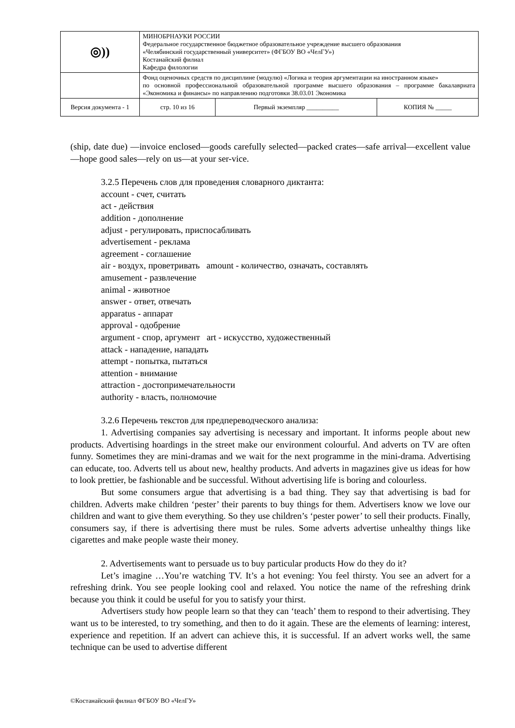| ◎)) | МИНОБРНАУКИ РОССИИ Федеральное государственное бюджетное образовательное учреждение высшего образования «Челябинский государственный университет» (ФГБОУ ВО «ЧелГУ») Костанайский филиал Кафедра филологии | | | |
| | Фонд оценочных средств по дисциплине (модулю) «Логика и теория аргументации на иностранном языке» по основной профессиональной образовательной программе высшего образования – программе бакалавриата «Экономика и финансы» по направлению подготовки 38.03.01 Экономика | | | |
| Версия документа - 1 | | стр. 10 из 16 | Первый экземпляр __________ | КОПИЯ № _____ |
(ship, date due) —invoice enclosed—goods carefully selected—packed crates—safe arrival—excellent value—hope good sales—rely on us—at your ser-vice.
3.2.5 Перечень слов для проведения словарного диктанта:
account - счет, считать
act - действия
addition - дополнение
adjust - регулировать, приспосабливать
advertisement - реклама
agreement - соглашение
air - воздух, проветривать amount - количество, означать, составлять
amusement - развлечение
animal - животное
answer - ответ, отвечать
apparatus - аппарат
approval - одобрение
argument - спор, аргумент art - искусство, художественный
attack - нападение, нападать
attempt - попытка, пытаться
attention - внимание
attraction - достопримечательности
authority - власть, полномочие
3.2.6 Перечень текстов для предпереводческого анализа:
1. Advertising companies say advertising is necessary and important. It informs people about new products. Advertising hoardings in the street make our environment colourful. And adverts on TV are often funny. Sometimes they are mini-dramas and we wait for the next programme in the mini-drama. Advertising can educate, too. Adverts tell us about new, healthy products. And adverts in magazines give us ideas for how to look prettier, be fashionable and be successful. Without advertising life is boring and colourless.
But some consumers argue that advertising is a bad thing. They say that advertising is bad for children. Adverts make children ‘pester’ their parents to buy things for them. Advertisers know we love our children and want to give them everything. So they use children’s ‘pester power’ to sell their products. Finally, consumers say, if there is advertising there must be rules. Some adverts advertise unhealthy things like cigarettes and make people waste their money.
2. Advertisements want to persuade us to buy particular products How do they do it?
Let’s imagine …You’re watching TV. It’s a hot evening: You feel thirsty. You see an advert for a refreshing drink. You see people looking cool and relaxed. You notice the name of the refreshing drink because you think it could be useful for you to satisfy your thirst.
Advertisers study how people learn so that they can ‘teach’ them to respond to their advertising. They want us to be interested, to try something, and then to do it again. These are the elements of learning: interest, experience and repetition. If an advert can achieve this, it is successful. If an advert works well, the same technique can be used to advertise different
©Костанайский филиал ФГБОУ ВО «ЧелГУ»